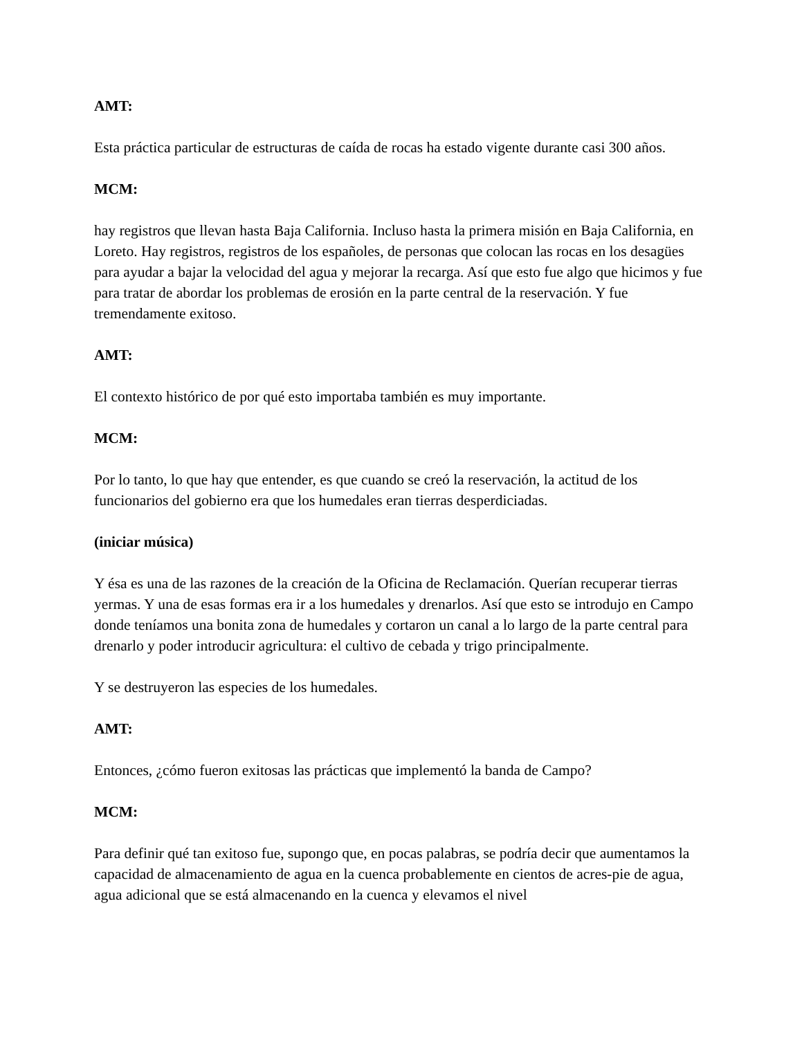AMT:
Esta práctica particular de estructuras de caída de rocas ha estado vigente durante casi 300 años.
MCM:
hay registros que llevan hasta Baja California. Incluso hasta la primera misión en Baja California, en Loreto. Hay registros, registros de los españoles, de personas que colocan las rocas en los desagües para ayudar a bajar la velocidad del agua y mejorar la recarga. Así que esto fue algo que hicimos y fue para tratar de abordar los problemas de erosión en la parte central de la reservación. Y fue tremendamente exitoso.
AMT:
El contexto histórico de por qué esto importaba también es muy importante.
MCM:
Por lo tanto, lo que hay que entender, es que cuando se creó la reservación, la actitud de los funcionarios del gobierno era que los humedales eran tierras desperdiciadas.
(iniciar música)
Y ésa es una de las razones de la creación de la Oficina de Reclamación. Querían recuperar tierras yermas. Y una de esas formas era ir a los humedales y drenarlos. Así que esto se introdujo en Campo donde teníamos una bonita zona de humedales y cortaron un canal a lo largo de la parte central para drenarlo y poder introducir agricultura: el cultivo de cebada y trigo principalmente.
Y se destruyeron las especies de los humedales.
AMT:
Entonces, ¿cómo fueron exitosas las prácticas que implementó la banda de Campo?
MCM:
Para definir qué tan exitoso fue, supongo que, en pocas palabras, se podría decir que aumentamos la capacidad de almacenamiento de agua en la cuenca probablemente en cientos de acres-pie de agua, agua adicional que se está almacenando en la cuenca y elevamos el nivel